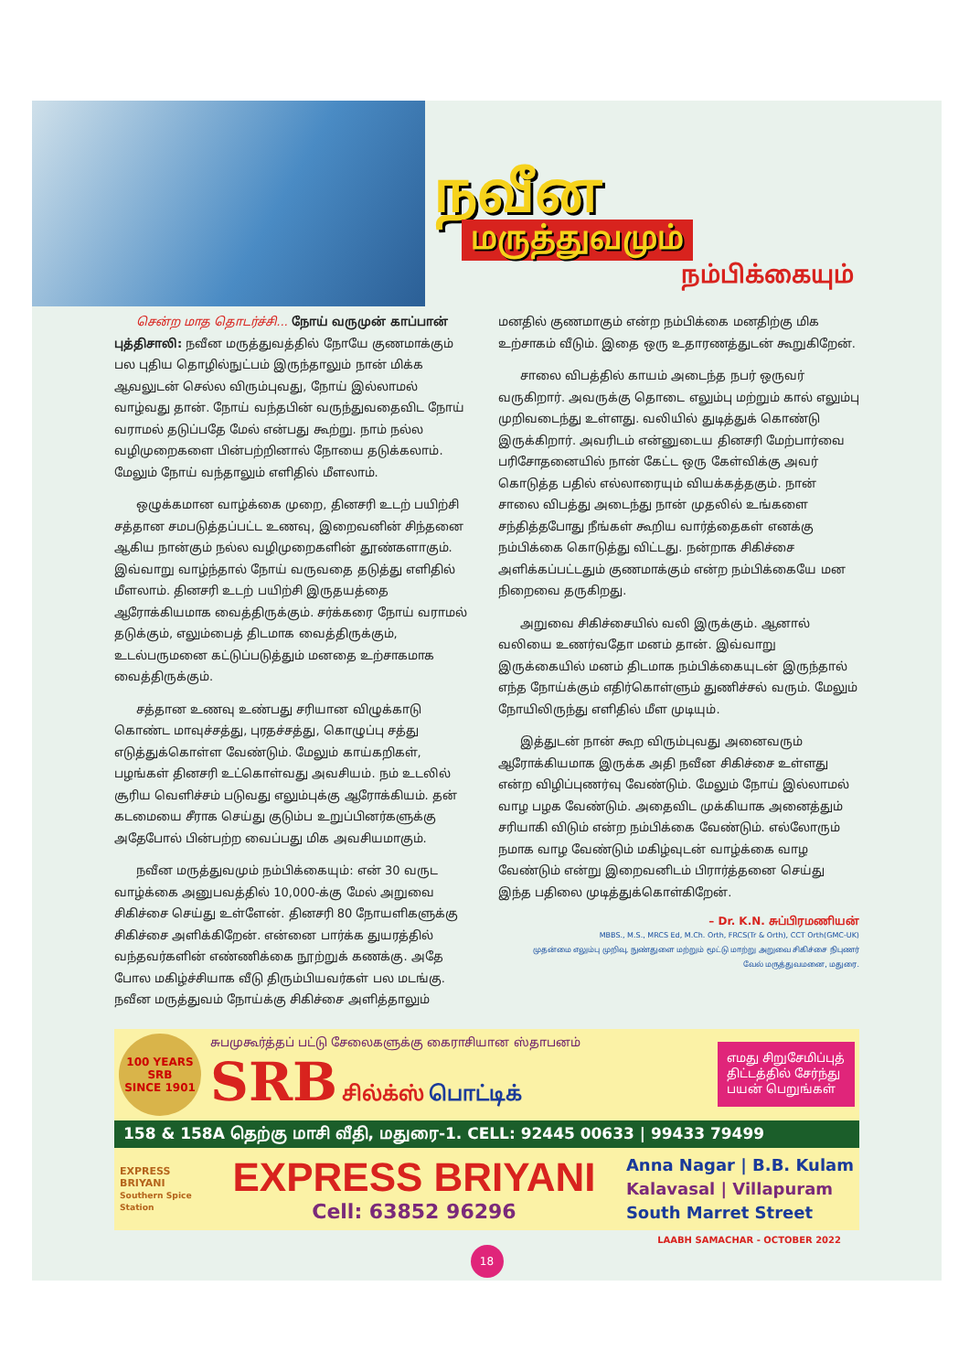நவீன
மருத்துவமும்
நம்பிக்கையும்
சென்ற மாத தொடர்ச்சி... நோய் வருமுன் காப்பான் புத்திசாலி: நவீன மருத்துவத்தில் நோயே குணமாக்கும் பல புதிய தொழில்நுட்பம் இருந்தாலும் நான் மிக்க ஆவலுடன் செல்ல விரும்புவது, நோய் இல்லாமல் வாழ்வது தான். நோய் வந்தபின் வருந்துவதைவிட நோய் வராமல் தடுப்பதே மேல் என்பது கூற்று. நாம் நல்ல வழிமுறைகளை பின்பற்றினால் நோயை தடுக்கலாம். மேலும் நோய் வந்தாலும் எளிதில் மீளலாம்.
ஒழுக்கமான வாழ்க்கை முறை, தினசரி உடற் பயிற்சி சத்தான சமபடுத்தப்பட்ட உணவு, இறைவனின் சிந்தனை ஆகிய நான்கும் நல்ல வழிமுறைகளின் தூண்களாகும். இவ்வாறு வாழ்ந்தால் நோய் வருவதை தடுத்து எளிதில் மீளலாம். தினசரி உடற் பயிற்சி இருதயத்தை ஆரோக்கியமாக வைத்திருக்கும். சர்க்கரை நோய் வராமல் தடுக்கும், எலும்பைத் திடமாக வைத்திருக்கும், உடல்பருமனை கட்டுப்படுத்தும் மனதை உற்சாகமாக வைத்திருக்கும்.
சத்தான உணவு உண்பது சரியான விழுக்காடு கொண்ட மாவுச்சத்து, புரதச்சத்து, கொழுப்பு சத்து எடுத்துக்கொள்ள வேண்டும். மேலும் காய்கறிகள், பழங்கள் தினசரி உட்கொள்வது அவசியம். நம் உடலில் சூரிய வெளிச்சம் படுவது எலும்புக்கு ஆரோக்கியம். தன் கடமையை சீராக செய்து குடும்ப உறுப்பினர்களுக்கு அதேபோல் பின்பற்ற வைப்பது மிக அவசியமாகும்.
நவீன மருத்துவமும் நம்பிக்கையும்: என் 30 வருட வாழ்க்கை அனுபவத்தில் 10,000-க்கு மேல் அறுவை சிகிச்சை செய்து உள்ளேன். தினசரி 80 நோயளிகளுக்கு சிகிச்சை அளிக்கிறேன். என்னை பார்க்க துயரத்தில் வந்தவர்களின் எண்ணிக்கை நூற்றுக் கணக்கு. அதே போல மகிழ்ச்சியாக வீடு திரும்பியவர்கள் பல மடங்கு. நவீன மருத்துவம் நோய்க்கு சிகிச்சை அளித்தாலும்
மனதில் குணமாகும் என்ற நம்பிக்கை மனதிற்கு மிக உற்சாகம் வீடும். இதை ஒரு உதாரணத்துடன் கூறுகிறேன்.
சாலை விபத்தில் காயம் அடைந்த நபர் ஒருவர் வருகிறார். அவருக்கு தொடை எலும்பு மற்றும் கால் எலும்பு முறிவடைந்து உள்ளது. வலியில் துடித்துக் கொண்டு இருக்கிறார். அவரிடம் என்னுடைய தினசரி மேற்பார்வை பரிசோதனையில் நான் கேட்ட ஒரு கேள்விக்கு அவர் கொடுத்த பதில் எல்லாரையும் வியக்கத்தகும். நான் சாலை விபத்து அடைந்து நான் முதலில் உங்களை சந்தித்தபோது நீங்கள் கூறிய வார்த்தைகள் எனக்கு நம்பிக்கை கொடுத்து விட்டது. நன்றாக சிகிச்சை அளிக்கப்பட்டதும் குணமாக்கும் என்ற நம்பிக்கையே மன நிறைவை தருகிறது.
அறுவை சிகிச்சையில் வலி இருக்கும். ஆனால் வலியை உணர்வதோ மனம் தான். இவ்வாறு இருக்கையில் மனம் திடமாக நம்பிக்கையுடன் இருந்தால் எந்த நோய்க்கும் எதிர்கொள்ளும் துணிச்சல் வரும். மேலும் நோயிலிருந்து எளிதில் மீள முடியும்.
இத்துடன் நான் கூற விரும்புவது அனைவரும் ஆரோக்கியமாக இருக்க அதி நவீன சிகிச்சை உள்ளது என்ற விழிப்புணர்வு வேண்டும். மேலும் நோய் இல்லாமல் வாழ பழக வேண்டும். அதைவிட முக்கியாக அனைத்தும் சரியாகி விடும் என்ற நம்பிக்கை வேண்டும். எல்லோரும் நமாக வாழ வேண்டும் மகிழ்வுடன் வாழ்க்கை வாழ வேண்டும் என்று இறைவனிடம் பிரார்த்தனை செய்து இந்த பதிலை முடித்துக்கொள்கிறேன்.
– Dr. K.N. சுப்பிரமணியன்
MBBS., M.S., MRCS Ed, M.Ch. Orth, FRCS(Tr & Orth), CCT Orth(GMC-UK)
முதன்மை எலும்பு முறிவு, நுண்துளை மற்றும் மூட்டு மாற்று அறுவை சிகிச்சை நிபுணர்
வேல் மருத்துவமனை, மதுரை.
100 YEARS
SRB
SINCE 1901
சுபமுகூர்த்தப் பட்டு சேலைகளுக்கு கைராசியான ஸ்தாபனம்
SRB சில்க்ஸ் பொட்டிக்
எமது சிறுசேமிப்புத் திட்டத்தில் சேர்ந்து பயன் பெறுங்கள்
158 & 158A தெற்கு மாசி வீதி, மதுரை-1. CELL: 92445 00633 | 99433 79499
EXPRESS BRIYANI
Southern Spice Station
EXPRESS BRIYANI
Cell: 63852 96296
Anna Nagar | B.B. Kulam
Kalavasal | Villapuram
South Marret Street
LAABH SAMACHAR - OCTOBER 2022
18